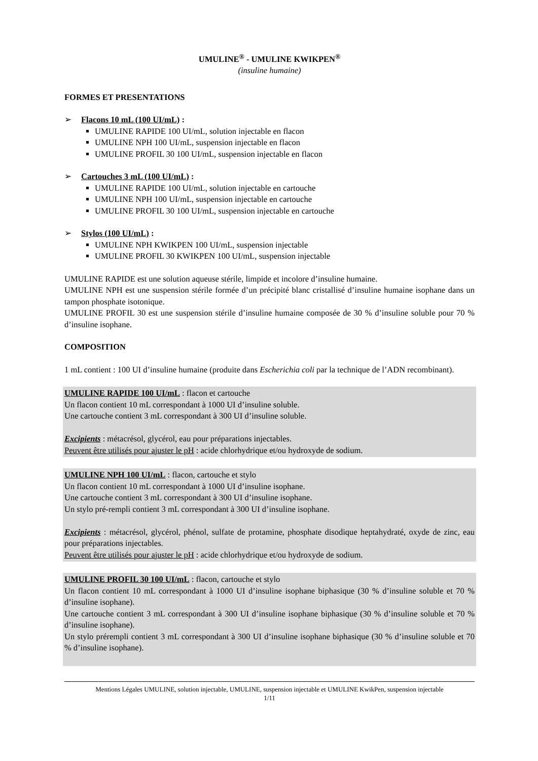UMULINE<sup>®</sup> - UMULINE KWIKPEN<sup>®</sup>
(insuline humaine)
FORMES ET PRESENTATIONS
➢ Flacons 10 mL (100 UI/mL) :
UMULINE RAPIDE 100 UI/mL, solution injectable en flacon
UMULINE NPH 100 UI/mL, suspension injectable en flacon
UMULINE PROFIL 30 100 UI/mL, suspension injectable en flacon
➢ Cartouches 3 mL (100 UI/mL) :
UMULINE RAPIDE 100 UI/mL, solution injectable en cartouche
UMULINE NPH 100 UI/mL, suspension injectable en cartouche
UMULINE PROFIL 30 100 UI/mL, suspension injectable en cartouche
➢ Stylos (100 UI/mL) :
UMULINE NPH KWIKPEN 100 UI/mL, suspension injectable
UMULINE PROFIL 30 KWIKPEN 100 UI/mL, suspension injectable
UMULINE RAPIDE est une solution aqueuse stérile, limpide et incolore d’insuline humaine.
UMULINE NPH est une suspension stérile formée d’un précipité blanc cristallisé d’insuline humaine isophane dans un tampon phosphate isotonique.
UMULINE PROFIL 30 est une suspension stérile d’insuline humaine composée de 30 % d’insuline soluble pour 70 % d’insuline isophane.
COMPOSITION
1 mL contient : 100 UI d’insuline humaine (produite dans Escherichia coli par la technique de l’ADN recombinant).
UMULINE RAPIDE 100 UI/mL : flacon et cartouche
Un flacon contient 10 mL correspondant à 1000 UI d’insuline soluble.
Une cartouche contient 3 mL correspondant à 300 UI d’insuline soluble.
Excipients : métacrésol, glycérol, eau pour préparations injectables.
Peuvent être utilisés pour ajuster le pH : acide chlorhydrique et/ou hydroxyde de sodium.
UMULINE NPH 100 UI/mL : flacon, cartouche et stylo
Un flacon contient 10 mL correspondant à 1000 UI d’insuline isophane.
Une cartouche contient 3 mL correspondant à 300 UI d’insuline isophane.
Un stylo pré-rempli contient 3 mL correspondant à 300 UI d’insuline isophane.
Excipients : métacrésol, glycérol, phénol, sulfate de protamine, phosphate disodique heptahydraté, oxyde de zinc, eau pour préparations injectables.
Peuvent être utilisés pour ajuster le pH : acide chlorhydrique et/ou hydroxyde de sodium.
UMULINE PROFIL 30 100 UI/mL : flacon, cartouche et stylo
Un flacon contient 10 mL correspondant à 1000 UI d’insuline isophane biphasique (30 % d’insuline soluble et 70 % d’insuline isophane).
Une cartouche contient 3 mL correspondant à 300 UI d’insuline isophane biphasique (30 % d’insuline soluble et 70 % d’insuline isophane).
Un stylo prérempli contient 3 mL correspondant à 300 UI d’insuline isophane biphasique (30 % d’insuline soluble et 70 % d’insuline isophane).
Mentions Légales UMULINE, solution injectable, UMULINE, suspension injectable et UMULINE KwikPen, suspension injectable
1/11